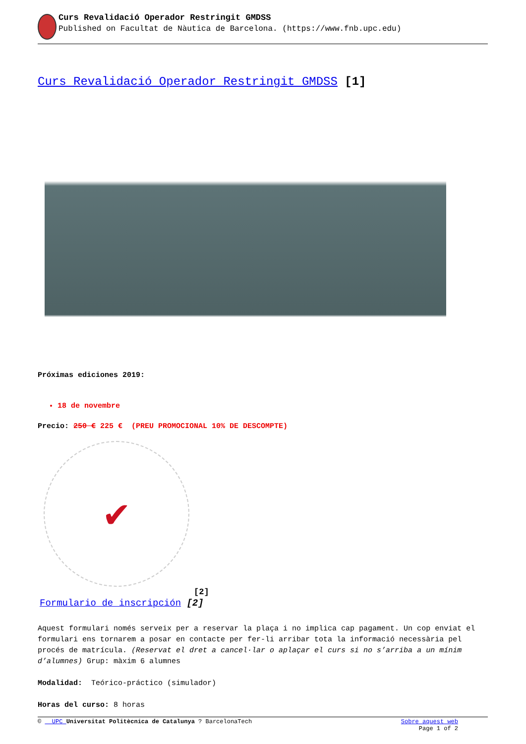Curs Revalidació Operador Restringit GMDSS
Published on Facultat de Nàutica de Barcelona. (https://www.fnb.upc.edu)
Curs Revalidació Operador Restringit GMDSS [1]
Próximas ediciones 2019:
18 de novembre
Precio: 250 € 225 € (PREU PROMOCIONAL 10% DE DESCOMPTE)
✔
[2]
Formulario de inscripción [2]
Aquest formulari només serveix per a reservar la plaça i no implica cap pagament. Un cop enviat el formulari ens tornarem a posar en contacte per fer-li arribar tota la informació necessària pel procés de matrícula. (Reservat el dret a cancel·lar o aplaçar el curs si no s’arriba a un mínim d’alumnes) Grup: màxim 6 alumnes
Modalidad: Teórico-práctico (simulador)
Horas del curso: 8 horas
© UPC Universitat Politècnica de Catalunya ? BarcelonaTech Sobre aquest web
Page 1 of 2